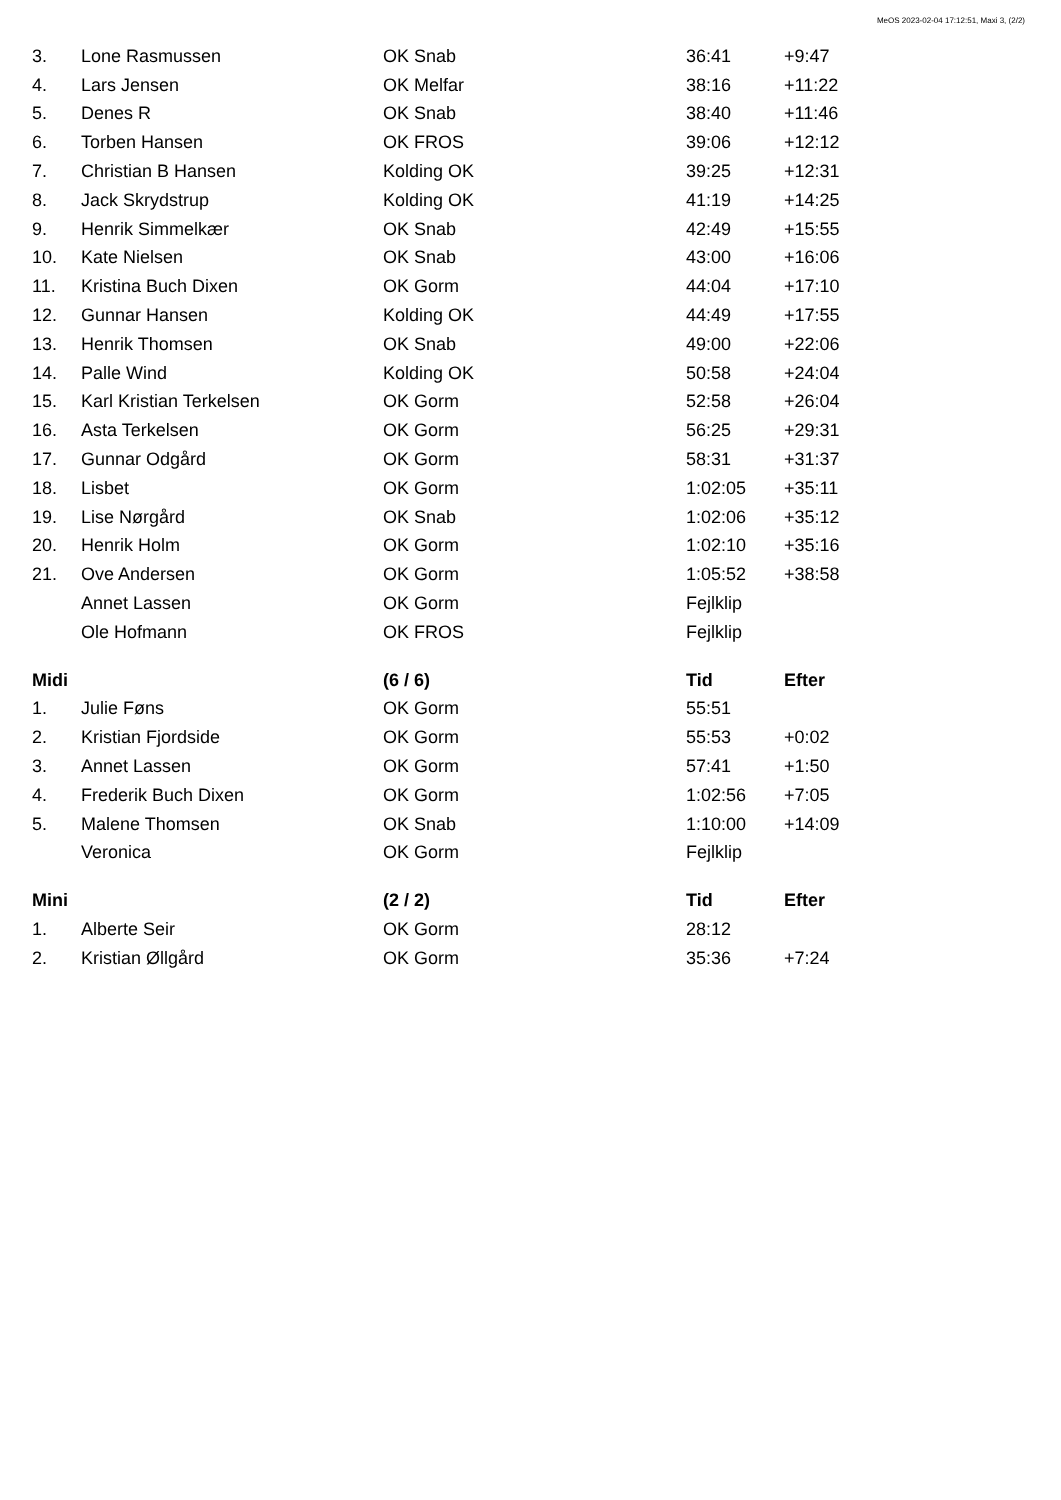MeOS 2023-02-04 17:12:51, Maxi 3, (2/2)
| 3. | Lone Rasmussen | OK Snab | 36:41 | +9:47 |
| 4. | Lars Jensen | OK Melfar | 38:16 | +11:22 |
| 5. | Denes R | OK Snab | 38:40 | +11:46 |
| 6. | Torben Hansen | OK FROS | 39:06 | +12:12 |
| 7. | Christian B Hansen | Kolding OK | 39:25 | +12:31 |
| 8. | Jack Skrydstrup | Kolding OK | 41:19 | +14:25 |
| 9. | Henrik Simmelkær | OK Snab | 42:49 | +15:55 |
| 10. | Kate Nielsen | OK Snab | 43:00 | +16:06 |
| 11. | Kristina Buch Dixen | OK Gorm | 44:04 | +17:10 |
| 12. | Gunnar Hansen | Kolding OK | 44:49 | +17:55 |
| 13. | Henrik Thomsen | OK Snab | 49:00 | +22:06 |
| 14. | Palle Wind | Kolding OK | 50:58 | +24:04 |
| 15. | Karl Kristian Terkelsen | OK Gorm | 52:58 | +26:04 |
| 16. | Asta Terkelsen | OK Gorm | 56:25 | +29:31 |
| 17. | Gunnar Odgård | OK Gorm | 58:31 | +31:37 |
| 18. | Lisbet | OK Gorm | 1:02:05 | +35:11 |
| 19. | Lise Nørgård | OK Snab | 1:02:06 | +35:12 |
| 20. | Henrik Holm | OK Gorm | 1:02:10 | +35:16 |
| 21. | Ove Andersen | OK Gorm | 1:05:52 | +38:58 |
| | Annet Lassen | OK Gorm | Fejlklip | |
| | Ole Hofmann | OK FROS | Fejlklip | |
| Midi | | (6 / 6) | Tid | Efter |
| 1. | Julie Føns | OK Gorm | 55:51 | |
| 2. | Kristian Fjordside | OK Gorm | 55:53 | +0:02 |
| 3. | Annet Lassen | OK Gorm | 57:41 | +1:50 |
| 4. | Frederik Buch Dixen | OK Gorm | 1:02:56 | +7:05 |
| 5. | Malene Thomsen | OK Snab | 1:10:00 | +14:09 |
| | Veronica | OK Gorm | Fejlklip | |
| Mini | | (2 / 2) | Tid | Efter |
| 1. | Alberte Seir | OK Gorm | 28:12 | |
| 2. | Kristian Øllgård | OK Gorm | 35:36 | +7:24 |